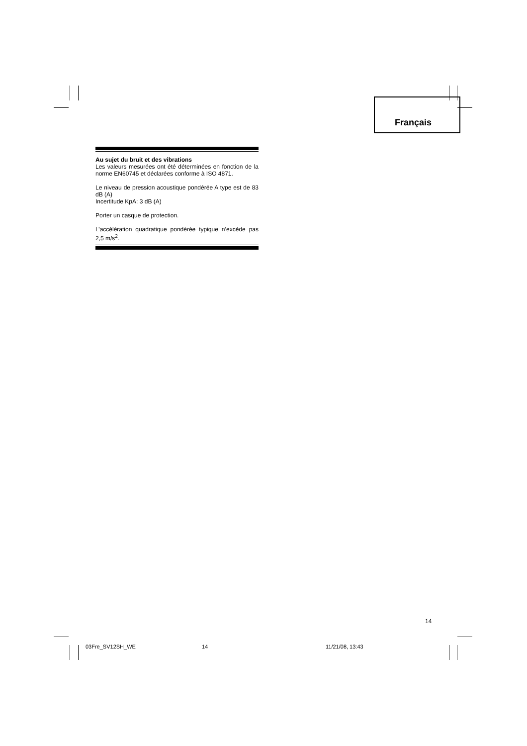Français
Au sujet du bruit et des vibrations
Les valeurs mesurées ont été déterminées en fonction de la norme EN60745 et déclarées conforme à ISO 4871.
Le niveau de pression acoustique pondérée A type est de 83 dB (A)
Incertitude KpA: 3 dB (A)
Porter un casque de protection.
L’accélération quadratique pondérée typique n’excède pas 2,5 m/s<sup>2</sup>.
14
03Fre_SV12SH_WE 14 11/21/08, 13:43